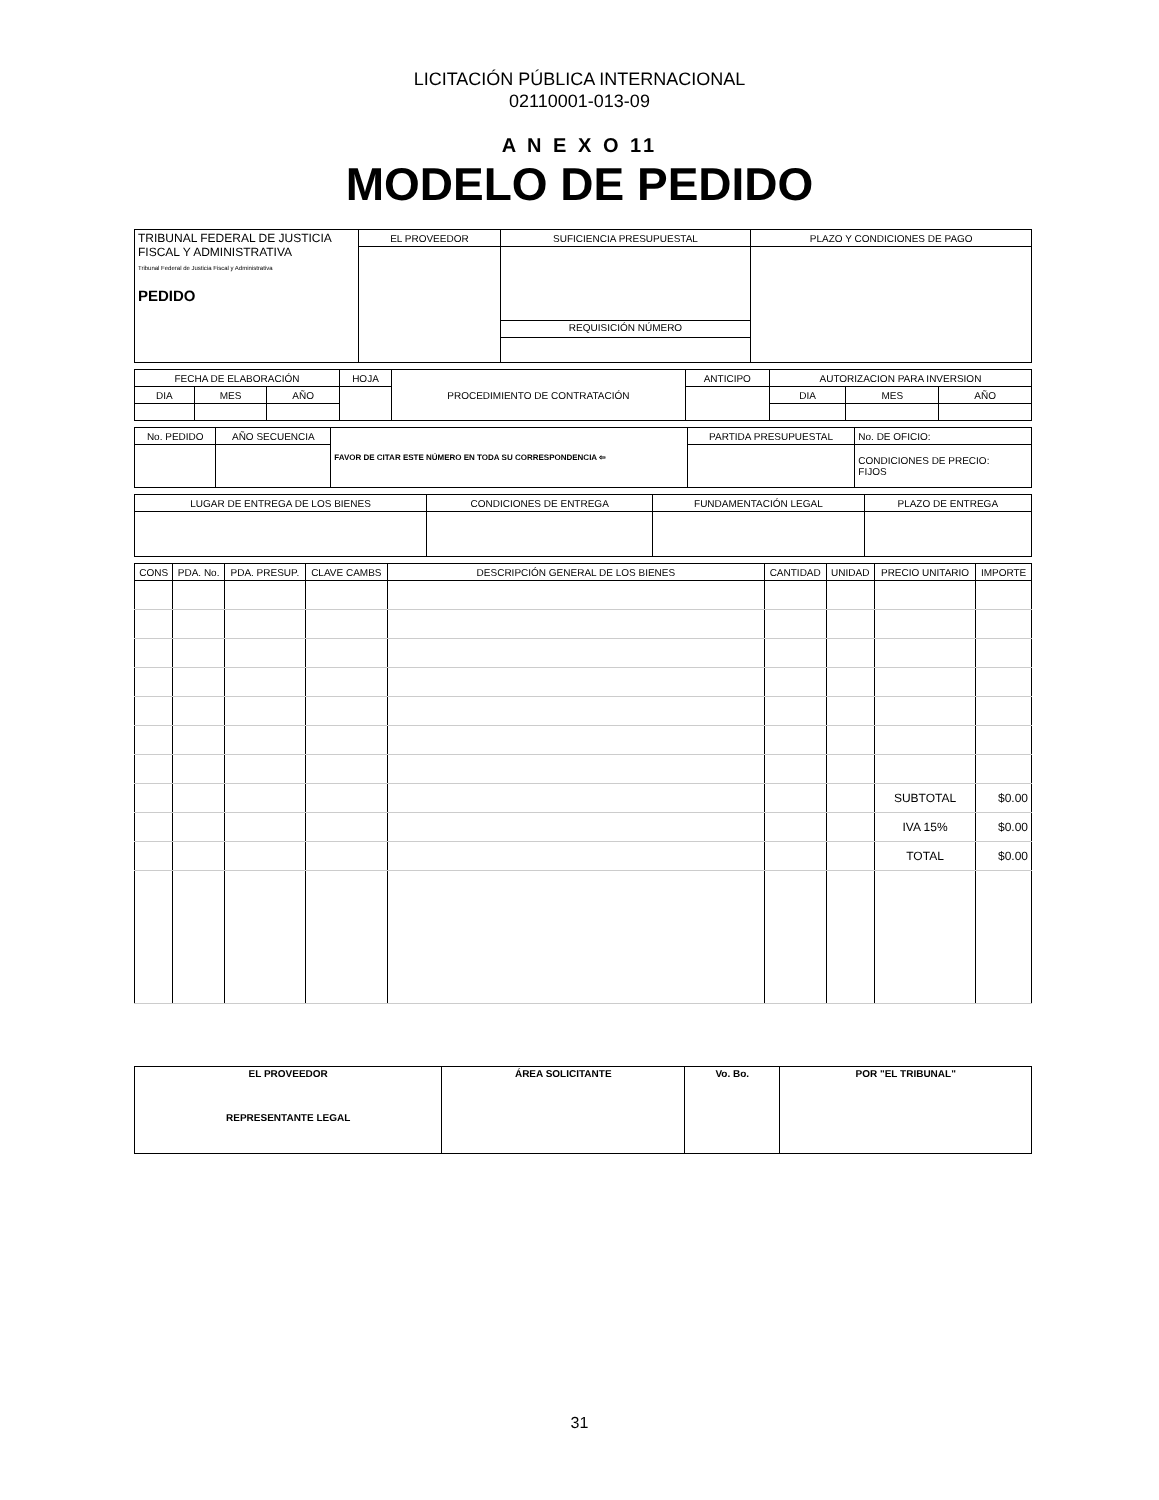LICITACIÓN PÚBLICA INTERNACIONAL
02110001-013-09
A N E X O 11
MODELO DE PEDIDO
| TRIBUNAL FEDERAL DE JUSTICIA FISCAL Y ADMINISTRATIVA Tribunal Federal de Justicia Fiscal y Administrativa PEDIDO | EL PROVEEDOR | SUFICIENCIA PRESUPUESTAL | PLAZO Y CONDICIONES DE PAGO |
| | | REQUISICIÓN NÚMERO | |
| FECHA DE ELABORACIÓN | | | HOJA | PROCEDIMIENTO DE CONTRATACIÓN | ANTICIPO | AUTORIZACION PARA INVERSION | | |
| DIA | MES | AÑO | | | | DIA | MES | AÑO |
| No. PEDIDO | AÑO SECUENCIA | FAVOR DE CITAR ESTE NÚMERO EN TODA SU CORRESPONDENCIA ⇦ | PARTIDA PRESUPUESTAL | No. DE OFICIO: |
| | | | | CONDICIONES DE PRECIO: FIJOS |
| LUGAR DE ENTREGA DE LOS BIENES | CONDICIONES DE ENTREGA | FUNDAMENTACIÓN LEGAL | PLAZO DE ENTREGA |
| CONS | PDA. No. | PDA. PRESUP. | CLAVE CAMBS | DESCRIPCIÓN GENERAL DE LOS BIENES | CANTIDAD | UNIDAD | PRECIO UNITARIO | IMPORTE |
| --- | --- | --- | --- | --- | --- | --- | --- | --- |
| | | | | | | | SUBTOTAL | $0.00 |
| | | | | | | | IVA 15% | $0.00 |
| | | | | | | | TOTAL | $0.00 |
| EL PROVEEDOR REPRESENTANTE LEGAL | ÁREA SOLICITANTE | Vo. Bo. | POR "EL TRIBUNAL" |
31